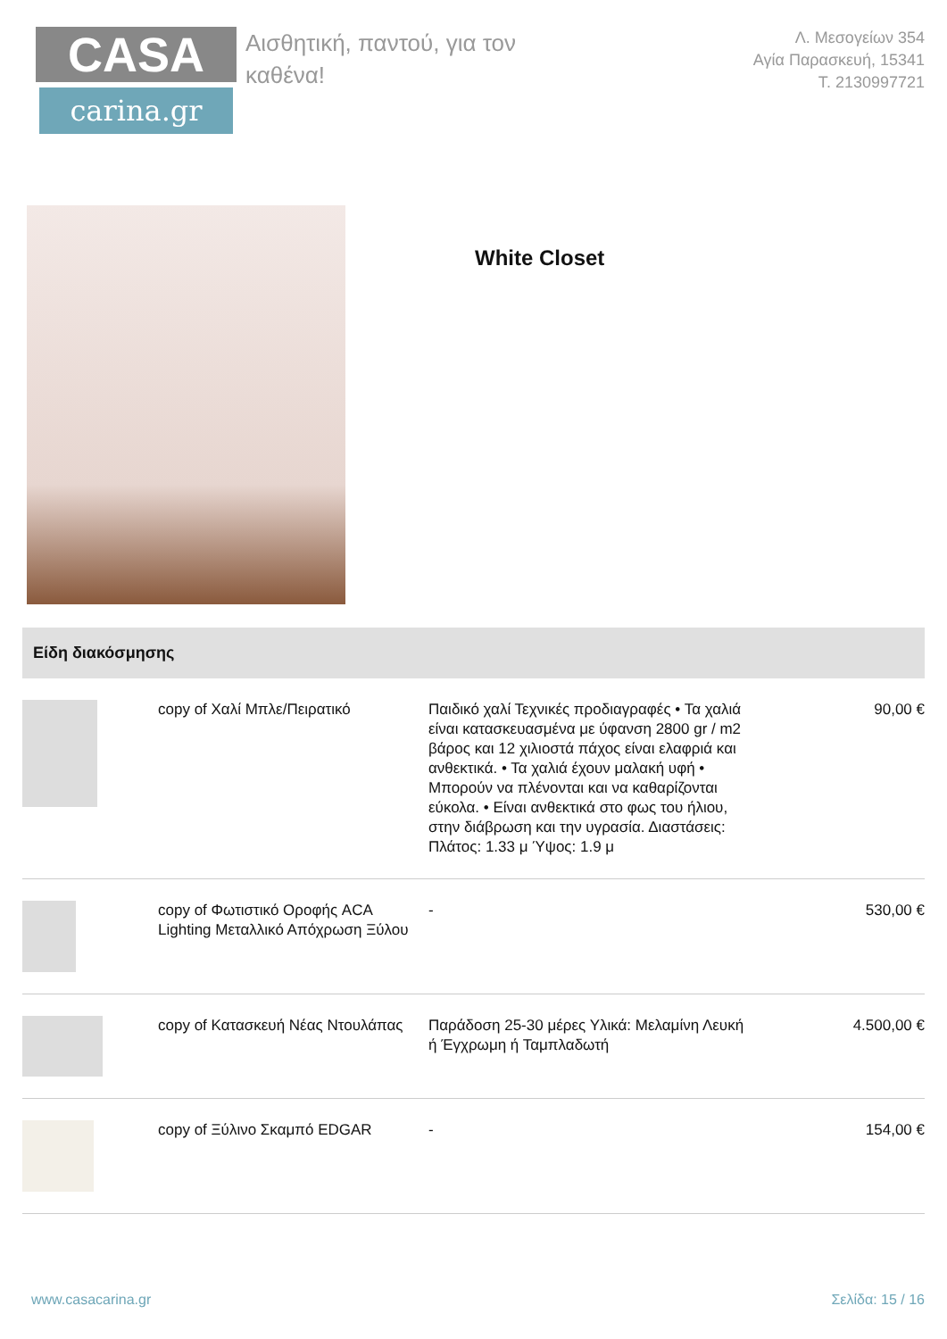CASA
carina.gr
Αισθητική, παντού, για τον καθένα!
Λ. Μεσογείων 354
Αγία Παρασκευή, 15341
Τ. 2130997721
White Closet
Είδη διακόσμησης
| | copy of Χαλί Μπλε/Πειρατικό | Παιδικό χαλί Τεχνικές προδιαγραφές • Τα χαλιά είναι κατασκευασμένα με ύφανση 2800 gr / m2 βάρος και 12 χιλιοστά πάχος είναι ελαφριά και ανθεκτικά. • Τα χαλιά έχουν μαλακή υφή • Μπορούν να πλένονται και να καθαρίζονται εύκολα. • Είναι ανθεκτικά στο φως του ήλιου, στην διάβρωση και την υγρασία. Διαστάσεις: Πλάτος: 1.33 μ Ύψος: 1.9 μ | 90,00 € |
| | copy of Φωτιστικό Οροφής ACA Lighting Μεταλλικό Απόχρωση Ξύλου | - | 530,00 € |
| | copy of Κατασκευή Νέας Ντουλάπας | Παράδοση 25-30 μέρες Υλικά: Μελαμίνη Λευκή ή Έγχρωμη ή Ταμπλαδωτή | 4.500,00 € |
| | copy of Ξύλινο Σκαμπό EDGAR | - | 154,00 € |
www.casacarina.gr Σελίδα: 15 / 16